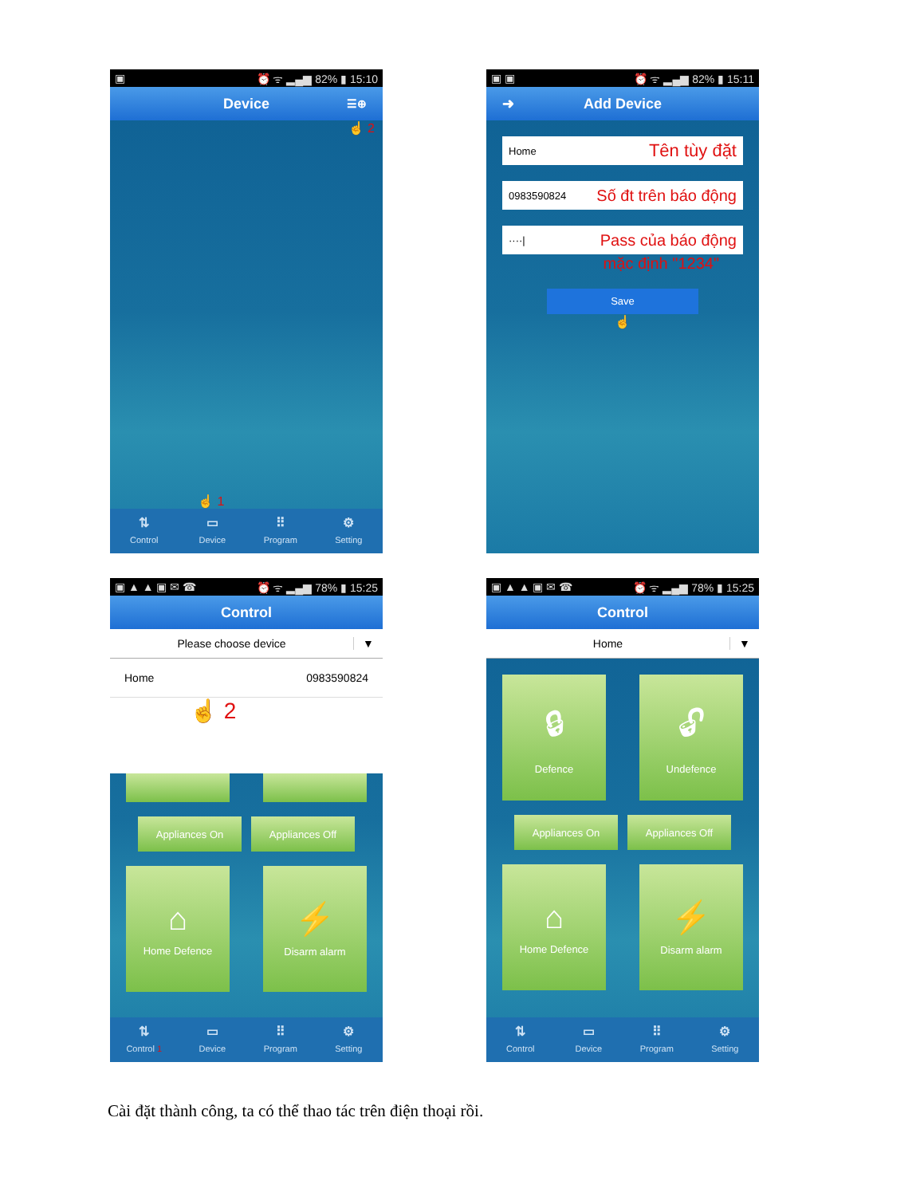▣ ⏰ ᯤ ▂▄▆ 82% ▮ 15:10
Device ☰⊕
☝ 2
☝ 1
⇅
Control
▭
Device
⠿
Program
⚙
Setting
▣ ▣ ⏰ ᯤ ▂▄▆ 82% ▮ 15:11
➜ Add Device
Home Tên tùy đặt
0983590824 Số đt trên báo động
····| Pass của báo động
mặc định "1234"
Save
☝
▣ ▲ ▲ ▣ ✉ ☎ ⏰ ᯤ ▂▄▆ 78% ▮ 15:25
Control
Please choose device ▼
Home 0983590824
☝ 2
Appliances On Appliances Off
⌂
Home Defence
⚡
Disarm alarm
⇅
Control 1
▭
Device
⠿
Program
⚙
Setting
▣ ▲ ▲ ▣ ✉ ☎ ⏰ ᯤ ▂▄▆ 78% ▮ 15:25
Control
Home ▼
🔒︎
Defence
🔓︎
Undefence
Appliances On Appliances Off
⌂
Home Defence
⚡
Disarm alarm
⇅
Control
▭
Device
⠿
Program
⚙
Setting
Cài đặt thành công, ta có thể thao tác trên điện thoại rồi.